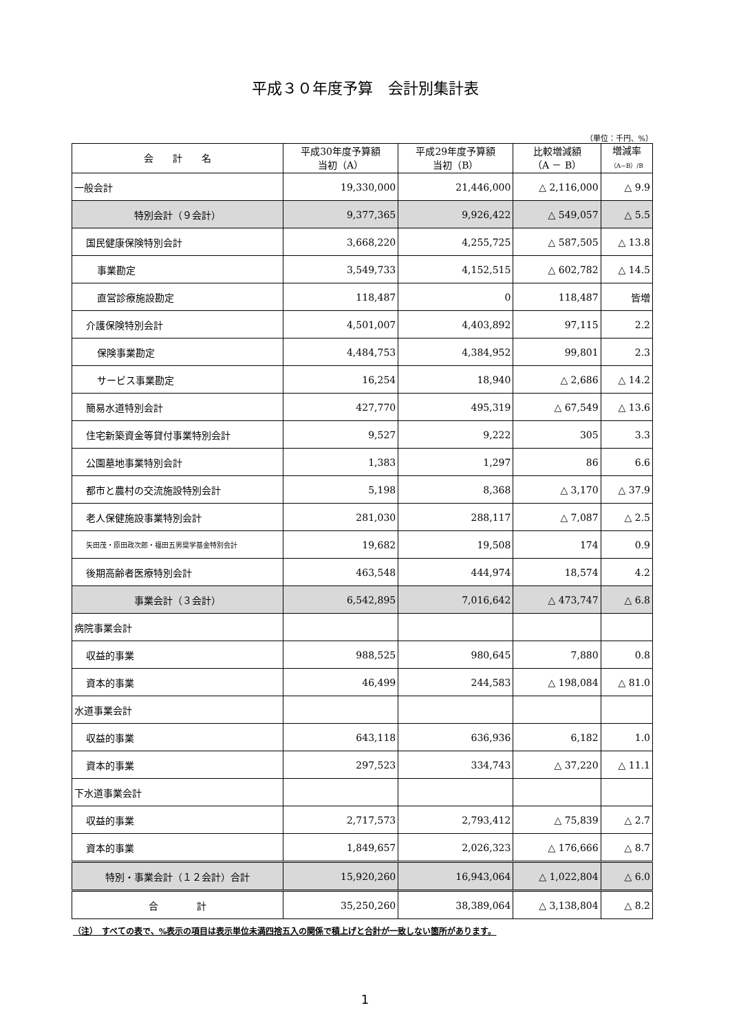平成３０年度予算　会計別集計表
（単位：千円、%）
| 会 計 名 | 平成30年度予算額 当初（A） | 平成29年度予算額 当初（B） | 比較増減額 （A － B） | 増減率 （A−B）/B |
| --- | --- | --- | --- | --- |
| 一般会計 | 19,330,000 | 21,446,000 | △ 2,116,000 | △ 9.9 |
| 特別会計（９会計） | 9,377,365 | 9,926,422 | △ 549,057 | △ 5.5 |
| 国民健康保険特別会計 | 3,668,220 | 4,255,725 | △ 587,505 | △ 13.8 |
| 事業勘定 | 3,549,733 | 4,152,515 | △ 602,782 | △ 14.5 |
| 直営診療施設勘定 | 118,487 | 0 | 118,487 | 皆増 |
| 介護保険特別会計 | 4,501,007 | 4,403,892 | 97,115 | 2.2 |
| 保険事業勘定 | 4,484,753 | 4,384,952 | 99,801 | 2.3 |
| サービス事業勘定 | 16,254 | 18,940 | △ 2,686 | △ 14.2 |
| 簡易水道特別会計 | 427,770 | 495,319 | △ 67,549 | △ 13.6 |
| 住宅新築資金等貸付事業特別会計 | 9,527 | 9,222 | 305 | 3.3 |
| 公園墓地事業特別会計 | 1,383 | 1,297 | 86 | 6.6 |
| 都市と農村の交流施設特別会計 | 5,198 | 8,368 | △ 3,170 | △ 37.9 |
| 老人保健施設事業特別会計 | 281,030 | 288,117 | △ 7,087 | △ 2.5 |
| 矢田茂・原田政次郎・福田五男奨学基金特別会計 | 19,682 | 19,508 | 174 | 0.9 |
| 後期高齢者医療特別会計 | 463,548 | 444,974 | 18,574 | 4.2 |
| 事業会計（３会計） | 6,542,895 | 7,016,642 | △ 473,747 | △ 6.8 |
| 病院事業会計 | | | | |
| 収益的事業 | 988,525 | 980,645 | 7,880 | 0.8 |
| 資本的事業 | 46,499 | 244,583 | △ 198,084 | △ 81.0 |
| 水道事業会計 | | | | |
| 収益的事業 | 643,118 | 636,936 | 6,182 | 1.0 |
| 資本的事業 | 297,523 | 334,743 | △ 37,220 | △ 11.1 |
| 下水道事業会計 | | | | |
| 収益的事業 | 2,717,573 | 2,793,412 | △ 75,839 | △ 2.7 |
| 資本的事業 | 1,849,657 | 2,026,323 | △ 176,666 | △ 8.7 |
| 特別・事業会計（１２会計）合計 | 15,920,260 | 16,943,064 | △ 1,022,804 | △ 6.0 |
| 合 計 | 35,250,260 | 38,389,064 | △ 3,138,804 | △ 8.2 |
（注）　すべての表で、%表示の項目は表示単位未満四捨五入の関係で積上げと合計が一致しない箇所があります。
1